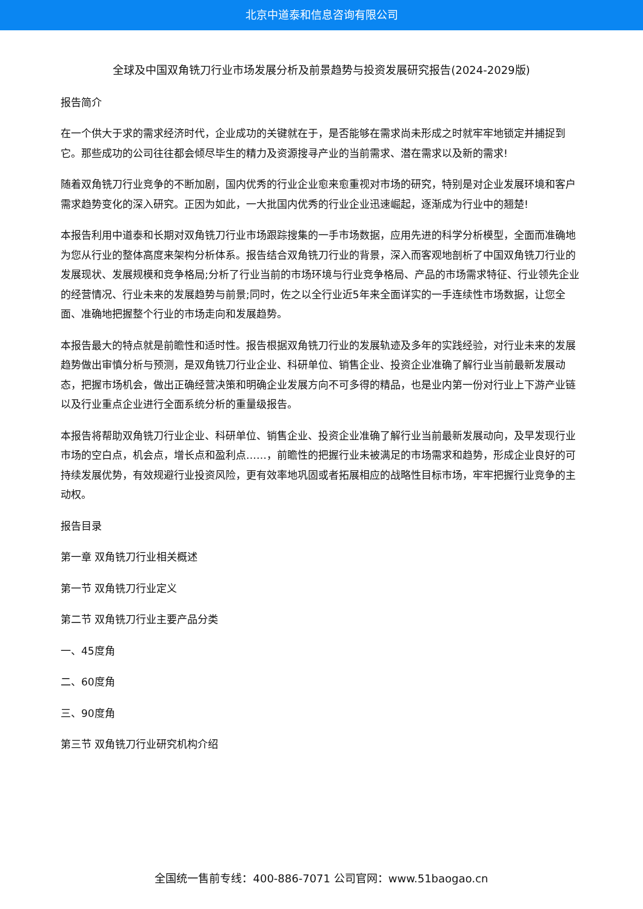北京中道泰和信息咨询有限公司
全球及中国双角铣刀行业市场发展分析及前景趋势与投资发展研究报告(2024-2029版)
报告简介
在一个供大于求的需求经济时代，企业成功的关键就在于，是否能够在需求尚未形成之时就牢牢地锁定并捕捉到它。那些成功的公司往往都会倾尽毕生的精力及资源搜寻产业的当前需求、潜在需求以及新的需求!
随着双角铣刀行业竞争的不断加剧，国内优秀的行业企业愈来愈重视对市场的研究，特别是对企业发展环境和客户需求趋势变化的深入研究。正因为如此，一大批国内优秀的行业企业迅速崛起，逐渐成为行业中的翘楚!
本报告利用中道泰和长期对双角铣刀行业市场跟踪搜集的一手市场数据，应用先进的科学分析模型，全面而准确地为您从行业的整体高度来架构分析体系。报告结合双角铣刀行业的背景，深入而客观地剖析了中国双角铣刀行业的发展现状、发展规模和竞争格局;分析了行业当前的市场环境与行业竞争格局、产品的市场需求特征、行业领先企业的经营情况、行业未来的发展趋势与前景;同时，佐之以全行业近5年来全面详实的一手连续性市场数据，让您全面、准确地把握整个行业的市场走向和发展趋势。
本报告最大的特点就是前瞻性和适时性。报告根据双角铣刀行业的发展轨迹及多年的实践经验，对行业未来的发展趋势做出审慎分析与预测，是双角铣刀行业企业、科研单位、销售企业、投资企业准确了解行业当前最新发展动态，把握市场机会，做出正确经营决策和明确企业发展方向不可多得的精品，也是业内第一份对行业上下游产业链以及行业重点企业进行全面系统分析的重量级报告。
本报告将帮助双角铣刀行业企业、科研单位、销售企业、投资企业准确了解行业当前最新发展动向，及早发现行业市场的空白点，机会点，增长点和盈利点……，前瞻性的把握行业未被满足的市场需求和趋势，形成企业良好的可持续发展优势，有效规避行业投资风险，更有效率地巩固或者拓展相应的战略性目标市场，牢牢把握行业竞争的主动权。
报告目录
第一章 双角铣刀行业相关概述
第一节 双角铣刀行业定义
第二节 双角铣刀行业主要产品分类
一、45度角
二、60度角
三、90度角
第三节 双角铣刀行业研究机构介绍
全国统一售前专线：400-886-7071 公司官网：www.51baogao.cn